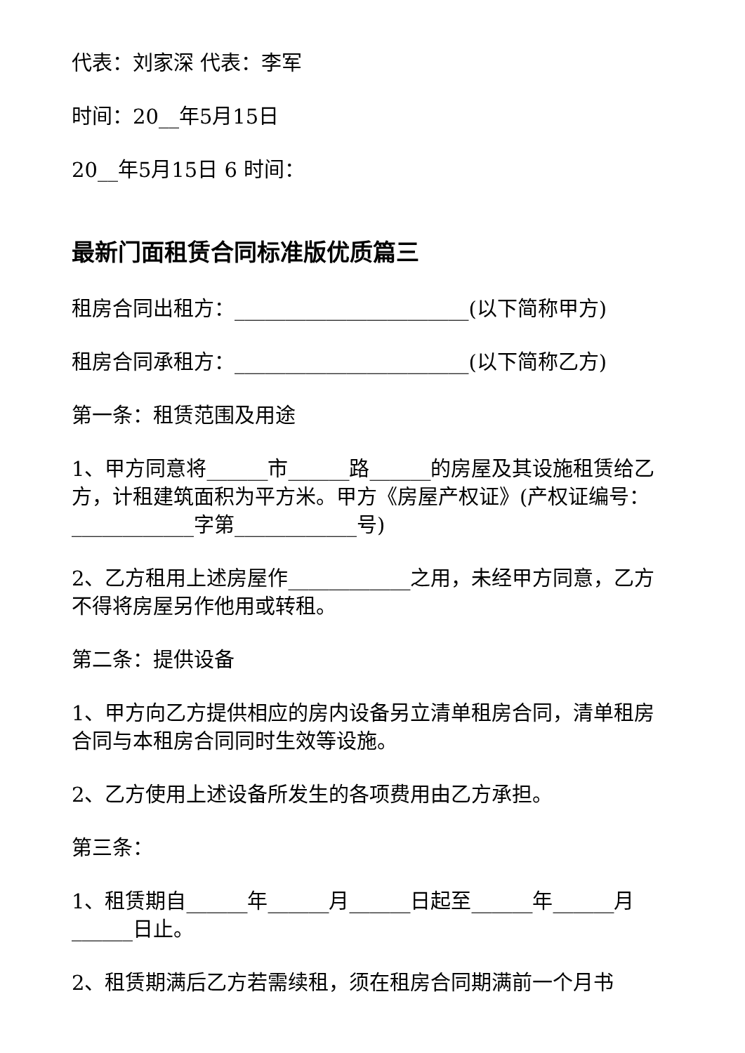代表：刘家深 代表：李军
时间：20__年5月15日
20__年5月15日 6 时间：
最新门面租赁合同标准版优质篇三
租房合同出租方：_______________________(以下简称甲方)
租房合同承租方：_______________________(以下简称乙方)
第一条：租赁范围及用途
1、甲方同意将______市______路______的房屋及其设施租赁给乙方，计租建筑面积为平方米。甲方《房屋产权证》(产权证编号：____________字第____________号)
2、乙方租用上述房屋作____________之用，未经甲方同意，乙方不得将房屋另作他用或转租。
第二条：提供设备
1、甲方向乙方提供相应的房内设备另立清单租房合同，清单租房合同与本租房合同同时生效等设施。
2、乙方使用上述设备所发生的各项费用由乙方承担。
第三条：
1、租赁期自______年______月______日起至______年______月______日止。
2、租赁期满后乙方若需续租，须在租房合同期满前一个月书